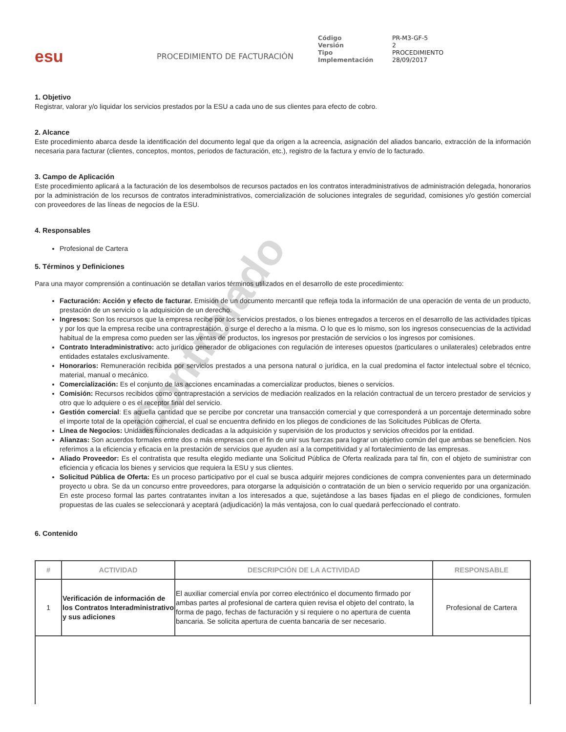Controlado
esu
PROCEDIMIENTO DE FACTURACIÓN
Código PR-M3-GF-5 Versión 2 Tipo PROCEDIMIENTO Implementación 28/09/2017
1. Objetivo
Registrar, valorar y/o liquidar los servicios prestados por la ESU a cada uno de sus clientes para efecto de cobro.
2. Alcance
Este procedimiento abarca desde la identificación del documento legal que da origen a la acreencia, asignación del aliados bancario, extracción de la información necesaria para facturar (clientes, conceptos, montos, periodos de facturación, etc.), registro de la factura y envío de lo facturado.
3. Campo de Aplicación
Este procedimiento aplicará a la facturación de los desembolsos de recursos pactados en los contratos interadministrativos de administración delegada, honorarios por la administración de los recursos de contratos interadministrativos, comercialización de soluciones integrales de seguridad, comisiones y/o gestión comercial con proveedores de las líneas de negocios de la ESU.
4. Responsables
Profesional de Cartera
5. Términos y Definiciones
Para una mayor comprensión a continuación se detallan varios términos utilizados en el desarrollo de este procedimiento:
Facturación: Acción y efecto de facturar. Emisión de un documento mercantil que refleja toda la información de una operación de venta de un producto, prestación de un servicio o la adquisición de un derecho.
Ingresos: Son los recursos que la empresa recibe por los servicios prestados, o los bienes entregados a terceros en el desarrollo de las actividades típicas y por los que la empresa recibe una contraprestación, o surge el derecho a la misma. O lo que es lo mismo, son los ingresos consecuencias de la actividad habitual de la empresa como pueden ser las ventas de productos, los ingresos por prestación de servicios o los ingresos por comisiones.
Contrato Interadministrativo: acto jurídico generador de obligaciones con regulación de intereses opuestos (particulares o unilaterales) celebrados entre entidades estatales exclusivamente.
Honorarios: Remuneración recibida por servicios prestados a una persona natural o jurídica, en la cual predomina el factor intelectual sobre el técnico, material, manual o mecánico.
Comercialización: Es el conjunto de las acciones encaminadas a comercializar productos, bienes o servicios.
Comisión: Recursos recibidos como contraprestación a servicios de mediación realizados en la relación contractual de un tercero prestador de servicios y otro que lo adquiere o es el receptor final del servicio.
Gestión comercial: Es aquella cantidad que se percibe por concretar una transacción comercial y que corresponderá a un porcentaje determinado sobre el importe total de la operación comercial, el cual se encuentra definido en los pliegos de condiciones de las Solicitudes Públicas de Oferta.
Línea de Negocios: Unidades funcionales dedicadas a la adquisición y supervisión de los productos y servicios ofrecidos por la entidad.
Alianzas: Son acuerdos formales entre dos o más empresas con el fin de unir sus fuerzas para lograr un objetivo común del que ambas se beneficien. Nos referimos a la eficiencia y eficacia en la prestación de servicios que ayuden así a la competitividad y al fortalecimiento de las empresas.
Aliado Proveedor: Es el contratista que resulta elegido mediante una Solicitud Pública de Oferta realizada para tal fin, con el objeto de suministrar con eficiencia y eficacia los bienes y servicios que requiera la ESU y sus clientes.
Solicitud Pública de Oferta: Es un proceso participativo por el cual se busca adquirir mejores condiciones de compra convenientes para un determinado proyecto u obra. Se da un concurso entre proveedores, para otorgarse la adquisición o contratación de un bien o servicio requerido por una organización. En este proceso formal las partes contratantes invitan a los interesados a que, sujetándose a las bases fijadas en el pliego de condiciones, formulen propuestas de las cuales se seleccionará y aceptará (adjudicación) la más ventajosa, con lo cual quedará perfeccionado el contrato.
6. Contenido
| # | ACTIVIDAD | DESCRIPCIÓN DE LA ACTIVIDAD | RESPONSABLE |
| --- | --- | --- | --- |
| 1 | Verificación de información de los Contratos Interadministrativo y sus adiciones | El auxiliar comercial envía por correo electrónico el documento firmado por ambas partes al profesional de cartera quien revisa el objeto del contrato, la forma de pago, fechas de facturación y si requiere o no apertura de cuenta bancaria. Se solicita apertura de cuenta bancaria de ser necesario. | Profesional de Cartera |